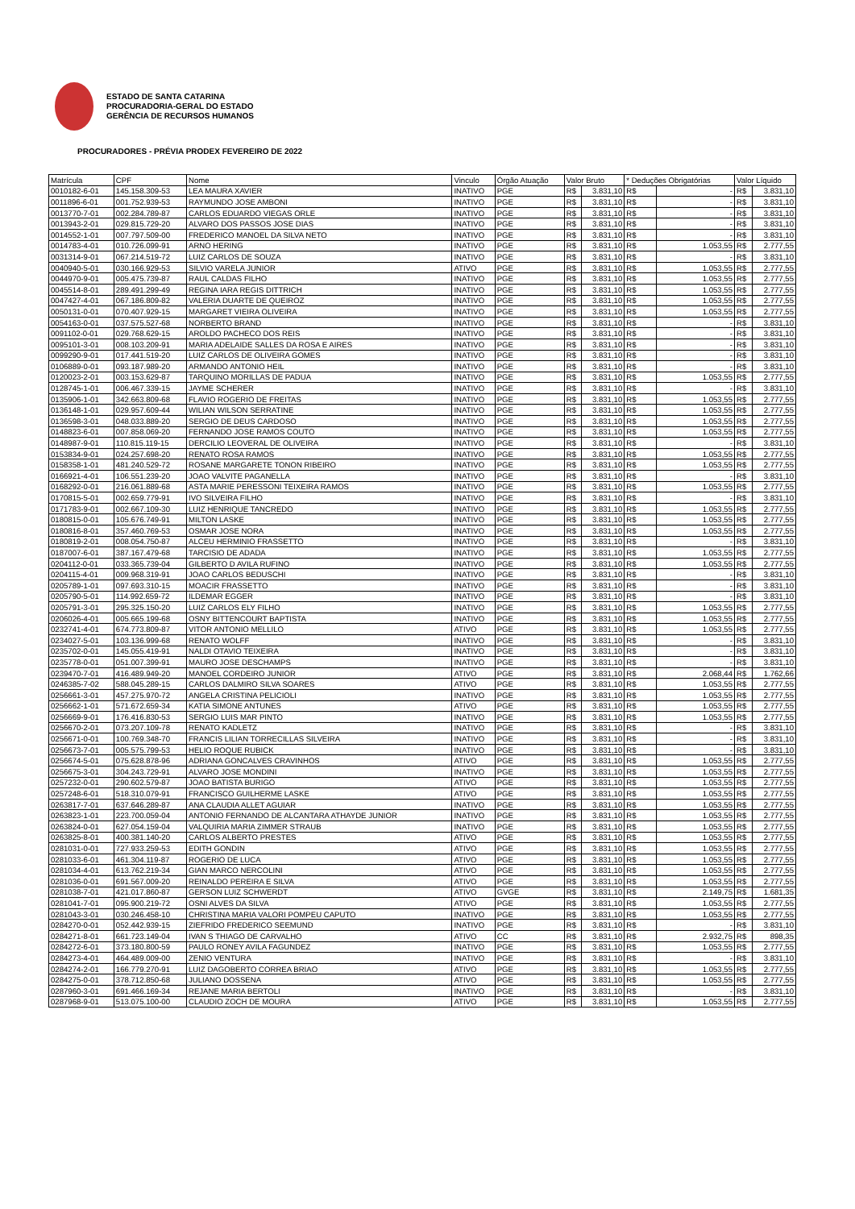ESTADO DE SANTA CATARINA
PROCURADORIA-GERAL DO ESTADO
GERÊNCIA DE RECURSOS HUMANOS
PROCURADORES - PRÉVIA PRODEX FEVEREIRO DE 2022
| Matrícula | CPF | Nome | Vinculo | Órgão Atuação | Valor Bruto | | * Deduções Obrigatórias | | Valor Líquido | |
| --- | --- | --- | --- | --- | --- | --- | --- | --- | --- | --- |
| 0010182-6-01 | 145.158.309-53 | LEA MAURA XAVIER | INATIVO | PGE | R$ | 3.831,10 | R$ | - | R$ | 3.831,10 |
| 0011896-6-01 | 001.752.939-53 | RAYMUNDO JOSE AMBONI | INATIVO | PGE | R$ | 3.831,10 | R$ | - | R$ | 3.831,10 |
| 0013770-7-01 | 002.284.789-87 | CARLOS EDUARDO VIEGAS ORLE | INATIVO | PGE | R$ | 3.831,10 | R$ | - | R$ | 3.831,10 |
| 0013943-2-01 | 029.815.729-20 | ALVARO DOS PASSOS JOSE DIAS | INATIVO | PGE | R$ | 3.831,10 | R$ | - | R$ | 3.831,10 |
| 0014552-1-01 | 007.797.509-00 | FREDERICO MANOEL DA SILVA NETO | INATIVO | PGE | R$ | 3.831,10 | R$ | - | R$ | 3.831,10 |
| 0014783-4-01 | 010.726.099-91 | ARNO HERING | INATIVO | PGE | R$ | 3.831,10 | R$ | 1.053,55 | R$ | 2.777,55 |
| 0031314-9-01 | 067.214.519-72 | LUIZ CARLOS DE SOUZA | INATIVO | PGE | R$ | 3.831,10 | R$ | - | R$ | 3.831,10 |
| 0040940-5-01 | 030.166.929-53 | SILVIO VARELA JUNIOR | ATIVO | PGE | R$ | 3.831,10 | R$ | 1.053,55 | R$ | 2.777,55 |
| 0044970-9-01 | 005.475.739-87 | RAUL CALDAS FILHO | INATIVO | PGE | R$ | 3.831,10 | R$ | 1.053,55 | R$ | 2.777,55 |
| 0045514-8-01 | 289.491.299-49 | REGINA IARA REGIS DITTRICH | INATIVO | PGE | R$ | 3.831,10 | R$ | 1.053,55 | R$ | 2.777,55 |
| 0047427-4-01 | 067.186.809-82 | VALERIA DUARTE DE QUEIROZ | INATIVO | PGE | R$ | 3.831,10 | R$ | 1.053,55 | R$ | 2.777,55 |
| 0050131-0-01 | 070.407.929-15 | MARGARET VIEIRA OLIVEIRA | INATIVO | PGE | R$ | 3.831,10 | R$ | 1.053,55 | R$ | 2.777,55 |
| 0054163-0-01 | 037.575.527-68 | NORBERTO BRAND | INATIVO | PGE | R$ | 3.831,10 | R$ | - | R$ | 3.831,10 |
| 0091102-0-01 | 029.768.629-15 | AROLDO PACHECO DOS REIS | INATIVO | PGE | R$ | 3.831,10 | R$ | - | R$ | 3.831,10 |
| 0095101-3-01 | 008.103.209-91 | MARIA ADELAIDE SALLES DA ROSA E AIRES | INATIVO | PGE | R$ | 3.831,10 | R$ | - | R$ | 3.831,10 |
| 0099290-9-01 | 017.441.519-20 | LUIZ CARLOS DE OLIVEIRA GOMES | INATIVO | PGE | R$ | 3.831,10 | R$ | - | R$ | 3.831,10 |
| 0106889-0-01 | 093.187.989-20 | ARMANDO ANTONIO HEIL | INATIVO | PGE | R$ | 3.831,10 | R$ | - | R$ | 3.831,10 |
| 0120023-2-01 | 003.153.629-87 | TARQUINO MORILLAS DE PADUA | INATIVO | PGE | R$ | 3.831,10 | R$ | 1.053,55 | R$ | 2.777,55 |
| 0128745-1-01 | 006.467.339-15 | JAYME SCHERER | INATIVO | PGE | R$ | 3.831,10 | R$ | - | R$ | 3.831,10 |
| 0135906-1-01 | 342.663.809-68 | FLAVIO ROGERIO DE FREITAS | INATIVO | PGE | R$ | 3.831,10 | R$ | 1.053,55 | R$ | 2.777,55 |
| 0136148-1-01 | 029.957.609-44 | WILIAN WILSON SERRATINE | INATIVO | PGE | R$ | 3.831,10 | R$ | 1.053,55 | R$ | 2.777,55 |
| 0136598-3-01 | 048.033.889-20 | SERGIO DE DEUS CARDOSO | INATIVO | PGE | R$ | 3.831,10 | R$ | 1.053,55 | R$ | 2.777,55 |
| 0148823-6-01 | 007.858.069-20 | FERNANDO JOSE RAMOS COUTO | INATIVO | PGE | R$ | 3.831,10 | R$ | 1.053,55 | R$ | 2.777,55 |
| 0148987-9-01 | 110.815.119-15 | DERCILIO LEOVERAL DE OLIVEIRA | INATIVO | PGE | R$ | 3.831,10 | R$ | - | R$ | 3.831,10 |
| 0153834-9-01 | 024.257.698-20 | RENATO ROSA RAMOS | INATIVO | PGE | R$ | 3.831,10 | R$ | 1.053,55 | R$ | 2.777,55 |
| 0158358-1-01 | 481.240.529-72 | ROSANE MARGARETE TONON RIBEIRO | INATIVO | PGE | R$ | 3.831,10 | R$ | 1.053,55 | R$ | 2.777,55 |
| 0166921-4-01 | 106.551.239-20 | JOAO VALVITE PAGANELLA | INATIVO | PGE | R$ | 3.831,10 | R$ | - | R$ | 3.831,10 |
| 0168292-0-01 | 216.061.889-68 | ASTA MARIE PERESSONI TEIXEIRA RAMOS | INATIVO | PGE | R$ | 3.831,10 | R$ | 1.053,55 | R$ | 2.777,55 |
| 0170815-5-01 | 002.659.779-91 | IVO SILVEIRA FILHO | INATIVO | PGE | R$ | 3.831,10 | R$ | - | R$ | 3.831,10 |
| 0171783-9-01 | 002.667.109-30 | LUIZ HENRIQUE TANCREDO | INATIVO | PGE | R$ | 3.831,10 | R$ | 1.053,55 | R$ | 2.777,55 |
| 0180815-0-01 | 105.676.749-91 | MILTON LASKE | INATIVO | PGE | R$ | 3.831,10 | R$ | 1.053,55 | R$ | 2.777,55 |
| 0180816-8-01 | 357.460.769-53 | OSMAR JOSE NORA | INATIVO | PGE | R$ | 3.831,10 | R$ | 1.053,55 | R$ | 2.777,55 |
| 0180819-2-01 | 008.054.750-87 | ALCEU HERMINIO FRASSETTO | INATIVO | PGE | R$ | 3.831,10 | R$ | - | R$ | 3.831,10 |
| 0187007-6-01 | 387.167.479-68 | TARCISIO DE ADADA | INATIVO | PGE | R$ | 3.831,10 | R$ | 1.053,55 | R$ | 2.777,55 |
| 0204112-0-01 | 033.365.739-04 | GILBERTO D AVILA RUFINO | INATIVO | PGE | R$ | 3.831,10 | R$ | 1.053,55 | R$ | 2.777,55 |
| 0204115-4-01 | 009.968.319-91 | JOAO CARLOS BEDUSCHI | INATIVO | PGE | R$ | 3.831,10 | R$ | - | R$ | 3.831,10 |
| 0205789-1-01 | 097.693.310-15 | MOACIR FRASSETTO | INATIVO | PGE | R$ | 3.831,10 | R$ | - | R$ | 3.831,10 |
| 0205790-5-01 | 114.992.659-72 | ILDEMAR EGGER | INATIVO | PGE | R$ | 3.831,10 | R$ | - | R$ | 3.831,10 |
| 0205791-3-01 | 295.325.150-20 | LUIZ CARLOS ELY FILHO | INATIVO | PGE | R$ | 3.831,10 | R$ | 1.053,55 | R$ | 2.777,55 |
| 0206026-4-01 | 005.665.199-68 | OSNY BITTENCOURT BAPTISTA | INATIVO | PGE | R$ | 3.831,10 | R$ | 1.053,55 | R$ | 2.777,55 |
| 0232741-4-01 | 674.773.809-87 | VITOR ANTONIO MELLILO | ATIVO | PGE | R$ | 3.831,10 | R$ | 1.053,55 | R$ | 2.777,55 |
| 0234027-5-01 | 103.136.999-68 | RENATO WOLFF | INATIVO | PGE | R$ | 3.831,10 | R$ | - | R$ | 3.831,10 |
| 0235702-0-01 | 145.055.419-91 | NALDI OTAVIO TEIXEIRA | INATIVO | PGE | R$ | 3.831,10 | R$ | - | R$ | 3.831,10 |
| 0235778-0-01 | 051.007.399-91 | MAURO JOSE DESCHAMPS | INATIVO | PGE | R$ | 3.831,10 | R$ | - | R$ | 3.831,10 |
| 0239470-7-01 | 416.489.949-20 | MANOEL CORDEIRO JUNIOR | ATIVO | PGE | R$ | 3.831,10 | R$ | 2.068,44 | R$ | 1.762,66 |
| 0246385-7-02 | 588.045.289-15 | CARLOS DALMIRO SILVA SOARES | ATIVO | PGE | R$ | 3.831,10 | R$ | 1.053,55 | R$ | 2.777,55 |
| 0256661-3-01 | 457.275.970-72 | ANGELA CRISTINA PELICIOLI | INATIVO | PGE | R$ | 3.831,10 | R$ | 1.053,55 | R$ | 2.777,55 |
| 0256662-1-01 | 571.672.659-34 | KATIA SIMONE ANTUNES | ATIVO | PGE | R$ | 3.831,10 | R$ | 1.053,55 | R$ | 2.777,55 |
| 0256669-9-01 | 176.416.830-53 | SERGIO LUIS MAR PINTO | INATIVO | PGE | R$ | 3.831,10 | R$ | 1.053,55 | R$ | 2.777,55 |
| 0256670-2-01 | 073.207.109-78 | RENATO KADLETZ | INATIVO | PGE | R$ | 3.831,10 | R$ | - | R$ | 3.831,10 |
| 0256671-0-01 | 100.769.348-70 | FRANCIS LILIAN TORRECILLAS SILVEIRA | INATIVO | PGE | R$ | 3.831,10 | R$ | - | R$ | 3.831,10 |
| 0256673-7-01 | 005.575.799-53 | HELIO ROQUE RUBICK | INATIVO | PGE | R$ | 3.831,10 | R$ | - | R$ | 3.831,10 |
| 0256674-5-01 | 075.628.878-96 | ADRIANA GONCALVES CRAVINHOS | ATIVO | PGE | R$ | 3.831,10 | R$ | 1.053,55 | R$ | 2.777,55 |
| 0256675-3-01 | 304.243.729-91 | ALVARO JOSE MONDINI | INATIVO | PGE | R$ | 3.831,10 | R$ | 1.053,55 | R$ | 2.777,55 |
| 0257232-0-01 | 290.602.579-87 | JOAO BATISTA BURIGO | ATIVO | PGE | R$ | 3.831,10 | R$ | 1.053,55 | R$ | 2.777,55 |
| 0257248-6-01 | 518.310.079-91 | FRANCISCO GUILHERME LASKE | ATIVO | PGE | R$ | 3.831,10 | R$ | 1.053,55 | R$ | 2.777,55 |
| 0263817-7-01 | 637.646.289-87 | ANA CLAUDIA ALLET AGUIAR | INATIVO | PGE | R$ | 3.831,10 | R$ | 1.053,55 | R$ | 2.777,55 |
| 0263823-1-01 | 223.700.059-04 | ANTONIO FERNANDO DE ALCANTARA ATHAYDE JUNIOR | INATIVO | PGE | R$ | 3.831,10 | R$ | 1.053,55 | R$ | 2.777,55 |
| 0263824-0-01 | 627.054.159-04 | VALQUIRIA MARIA ZIMMER STRAUB | INATIVO | PGE | R$ | 3.831,10 | R$ | 1.053,55 | R$ | 2.777,55 |
| 0263825-8-01 | 400.381.140-20 | CARLOS ALBERTO PRESTES | ATIVO | PGE | R$ | 3.831,10 | R$ | 1.053,55 | R$ | 2.777,55 |
| 0281031-0-01 | 727.933.259-53 | EDITH GONDIN | ATIVO | PGE | R$ | 3.831,10 | R$ | 1.053,55 | R$ | 2.777,55 |
| 0281033-6-01 | 461.304.119-87 | ROGERIO DE LUCA | ATIVO | PGE | R$ | 3.831,10 | R$ | 1.053,55 | R$ | 2.777,55 |
| 0281034-4-01 | 613.762.219-34 | GIAN MARCO NERCOLINI | ATIVO | PGE | R$ | 3.831,10 | R$ | 1.053,55 | R$ | 2.777,55 |
| 0281036-0-01 | 691.567.009-20 | REINALDO PEREIRA E SILVA | ATIVO | PGE | R$ | 3.831,10 | R$ | 1.053,55 | R$ | 2.777,55 |
| 0281038-7-01 | 421.017.860-87 | GERSON LUIZ SCHWERDT | ATIVO | GVGE | R$ | 3.831,10 | R$ | 2.149,75 | R$ | 1.681,35 |
| 0281041-7-01 | 095.900.219-72 | OSNI ALVES DA SILVA | ATIVO | PGE | R$ | 3.831,10 | R$ | 1.053,55 | R$ | 2.777,55 |
| 0281043-3-01 | 030.246.458-10 | CHRISTINA MARIA VALORI POMPEU CAPUTO | INATIVO | PGE | R$ | 3.831,10 | R$ | 1.053,55 | R$ | 2.777,55 |
| 0284270-0-01 | 052.442.939-15 | ZIEFRIDO FREDERICO SEEMUND | INATIVO | PGE | R$ | 3.831,10 | R$ | - | R$ | 3.831,10 |
| 0284271-8-01 | 661.723.149-04 | IVAN S THIAGO DE CARVALHO | ATIVO | CC | R$ | 3.831,10 | R$ | 2.932,75 | R$ | 898,35 |
| 0284272-6-01 | 373.180.800-59 | PAULO RONEY AVILA FAGUNDEZ | INATIVO | PGE | R$ | 3.831,10 | R$ | 1.053,55 | R$ | 2.777,55 |
| 0284273-4-01 | 464.489.009-00 | ZENIO VENTURA | INATIVO | PGE | R$ | 3.831,10 | R$ | - | R$ | 3.831,10 |
| 0284274-2-01 | 166.779.270-91 | LUIZ DAGOBERTO CORREA BRIAO | ATIVO | PGE | R$ | 3.831,10 | R$ | 1.053,55 | R$ | 2.777,55 |
| 0284275-0-01 | 378.712.850-68 | JULIANO DOSSENA | ATIVO | PGE | R$ | 3.831,10 | R$ | 1.053,55 | R$ | 2.777,55 |
| 0287960-3-01 | 691.466.169-34 | REJANE MARIA BERTOLI | INATIVO | PGE | R$ | 3.831,10 | R$ | - | R$ | 3.831,10 |
| 0287968-9-01 | 513.075.100-00 | CLAUDIO ZOCH DE MOURA | ATIVO | PGE | R$ | 3.831,10 | R$ | 1.053,55 | R$ | 2.777,55 |